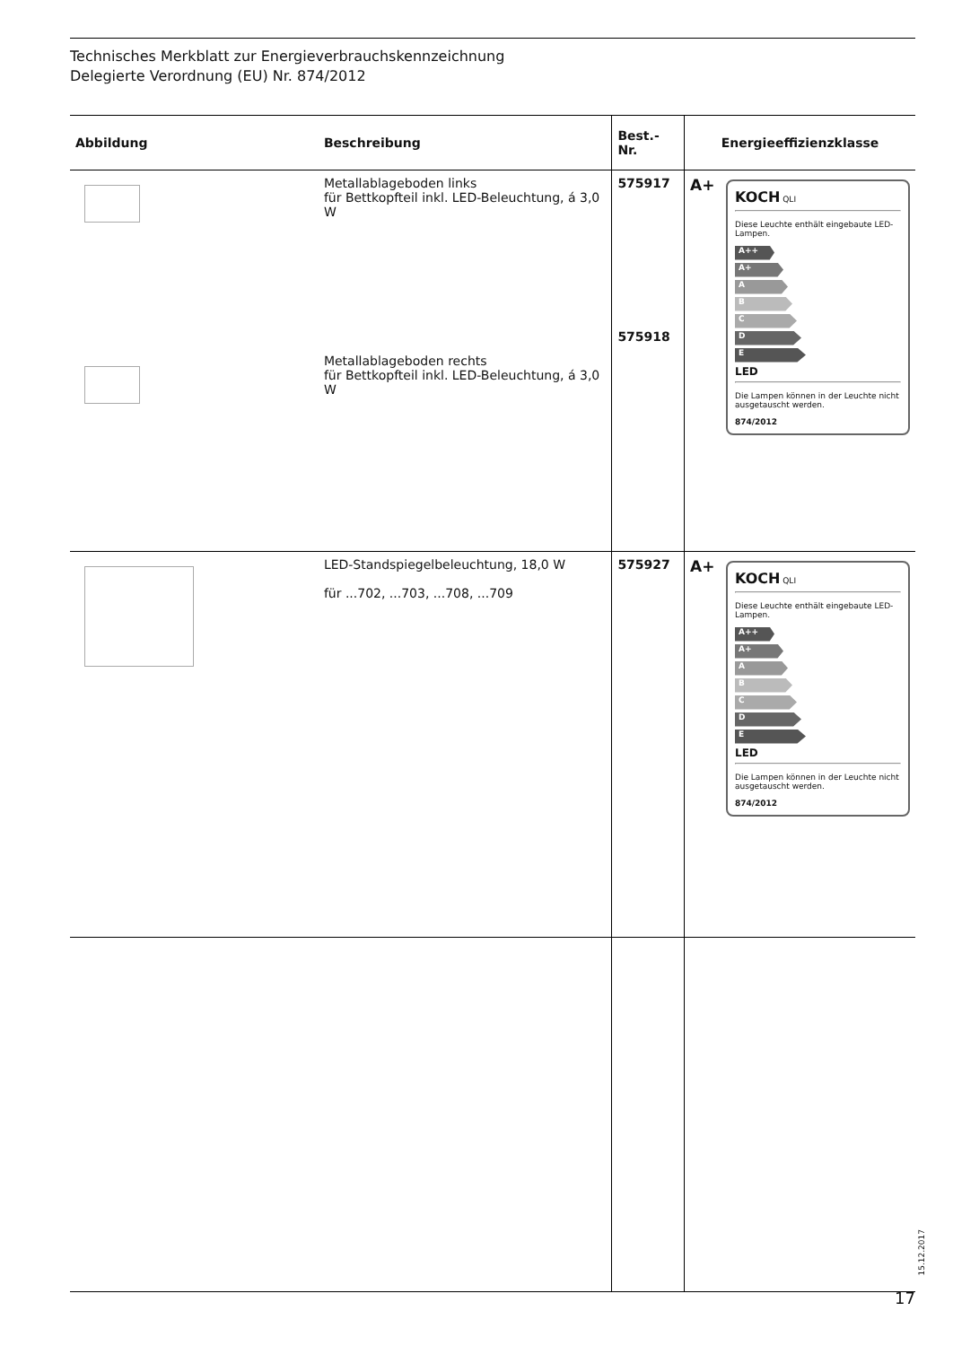Technisches Merkblatt zur Energieverbrauchskennzeichnung
Delegierte Verordnung (EU) Nr. 874/2012
| Abbildung | Beschreibung | Best.-Nr. | Energieeffizienzklasse |
| --- | --- | --- | --- |
| | Metallablageboden links für Bettkopfteil inkl. LED-Beleuchtung, á 3,0 W Metallablageboden rechts für Bettkopfteil inkl. LED-Beleuchtung, á 3,0 W | 575917 575918 | A+ KOCH QLI Diese Leuchte enthält eingebaute LED-Lampen. A++ A+ A B C D E LED Die Lampen können in der Leuchte nicht ausgetauscht werden. 874/2012 |
| | LED-Standspiegelbeleuchtung, 18,0 W für ...702, ...703, ...708, ...709 | 575927 | A+ KOCH QLI Diese Leuchte enthält eingebaute LED-Lampen. A++ A+ A B C D E LED Die Lampen können in der Leuchte nicht ausgetauscht werden. 874/2012 |
15.12.2017
17